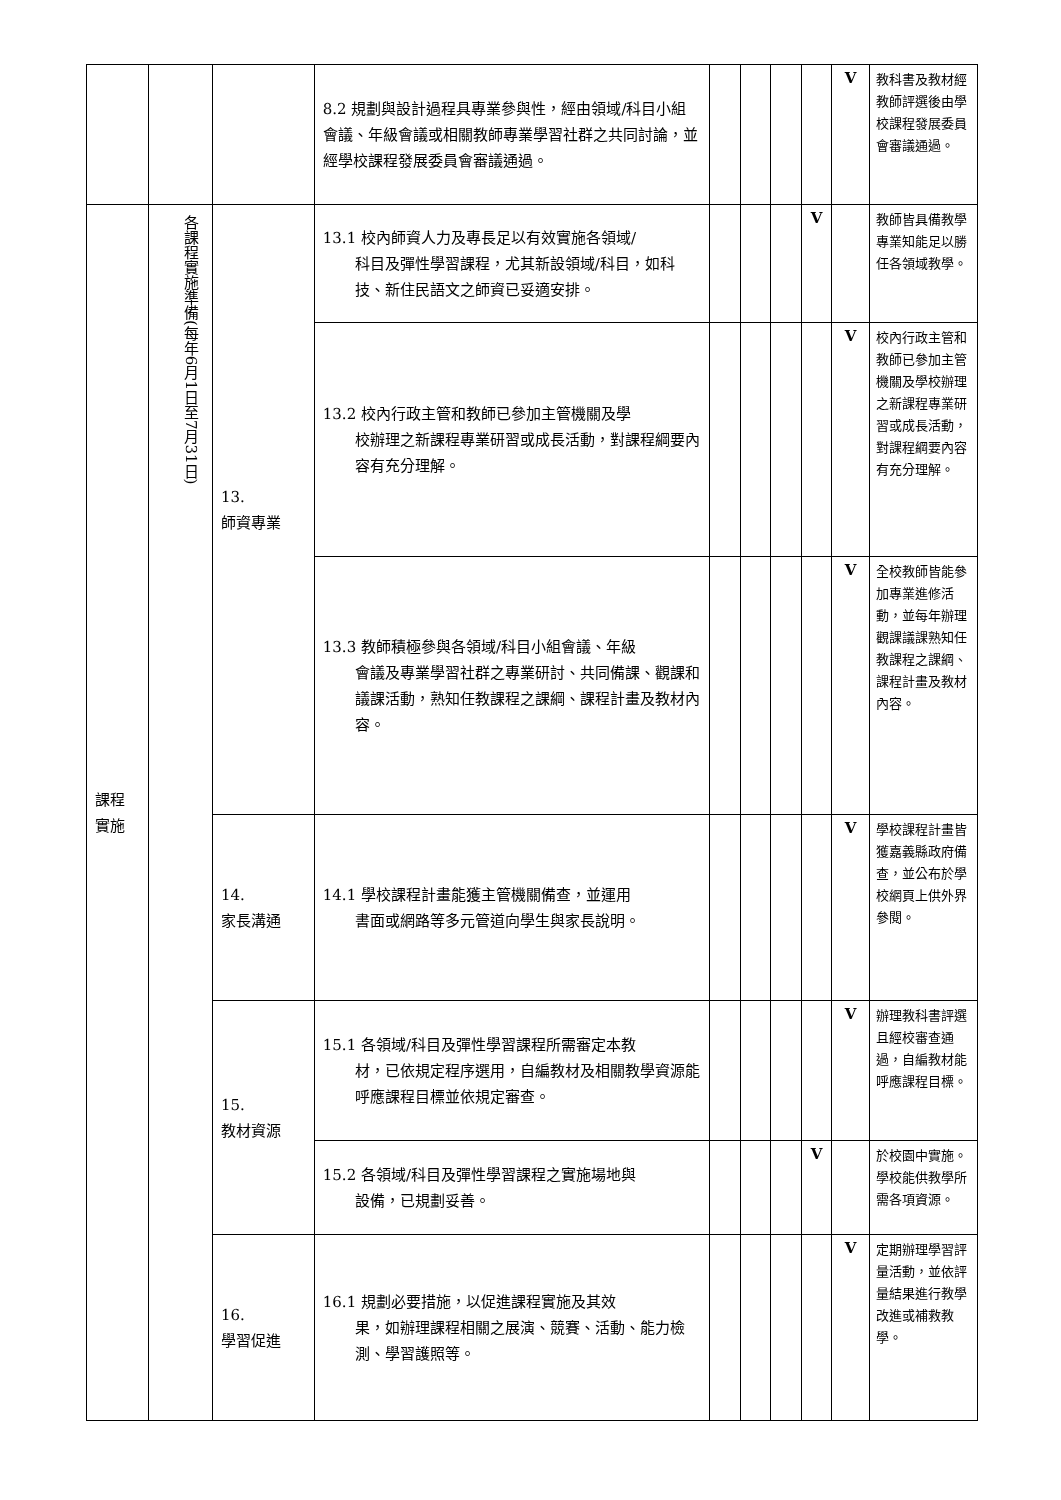| | | | 8.2 規劃與設計過程具專業參與性，經由領域/科目小組會議、年級會議或相關教師專業學習社群之共同討論，並經學校課程發展委員會審議通過。 | | | | | V | 教科書及教材經教師評選後由學校課程發展委員會審議通過。 |
| 課程實施 | 各課程實施準備(每年6月1日至7月31日) | 13. 師資專業 | 13.1 校內師資人力及專長足以有效實施各領域/ 科目及彈性學習課程，尤其新設領域/科目，如科技、新住民語文之師資已妥適安排。 | | | | V | | 教師皆具備教學專業知能足以勝任各領域教學。 |
| | | | 13.2 校內行政主管和教師已參加主管機關及學 校辦理之新課程專業研習或成長活動，對課程綱要內容有充分理解。 | | | | | V | 校內行政主管和教師已參加主管機關及學校辦理之新課程專業研習或成長活動，對課程綱要內容有充分理解。 |
| | | | 13.3 教師積極參與各領域/科目小組會議、年級 會議及專業學習社群之專業研討、共同備課、觀課和議課活動，熟知任教課程之課綱、課程計畫及教材內容。 | | | | | V | 全校教師皆能參加專業進修活動，並每年辦理觀課議課熟知任教課程之課綱、課程計畫及教材內容。 |
| | | 14. 家長溝通 | 14.1 學校課程計畫能獲主管機關備查，並運用 書面或網路等多元管道向學生與家長說明。 | | | | | V | 學校課程計畫皆獲嘉義縣政府備查，並公布於學校網頁上供外界參閱。 |
| | | 15. 教材資源 | 15.1 各領域/科目及彈性學習課程所需審定本教 材，已依規定程序選用，自編教材及相關教學資源能呼應課程目標並依規定審查。 | | | | | V | 辦理教科書評選且經校審查通過，自編教材能呼應課程目標。 |
| | | | 15.2 各領域/科目及彈性學習課程之實施場地與 設備，已規劃妥善。 | | | | V | | 於校園中實施。學校能供教學所需各項資源。 |
| | | 16. 學習促進 | 16.1 規劃必要措施，以促進課程實施及其效 果，如辦理課程相關之展演、競賽、活動、能力檢測、學習護照等。 | | | | | V | 定期辦理學習評量活動，並依評量結果進行教學改進或補救教學。 |